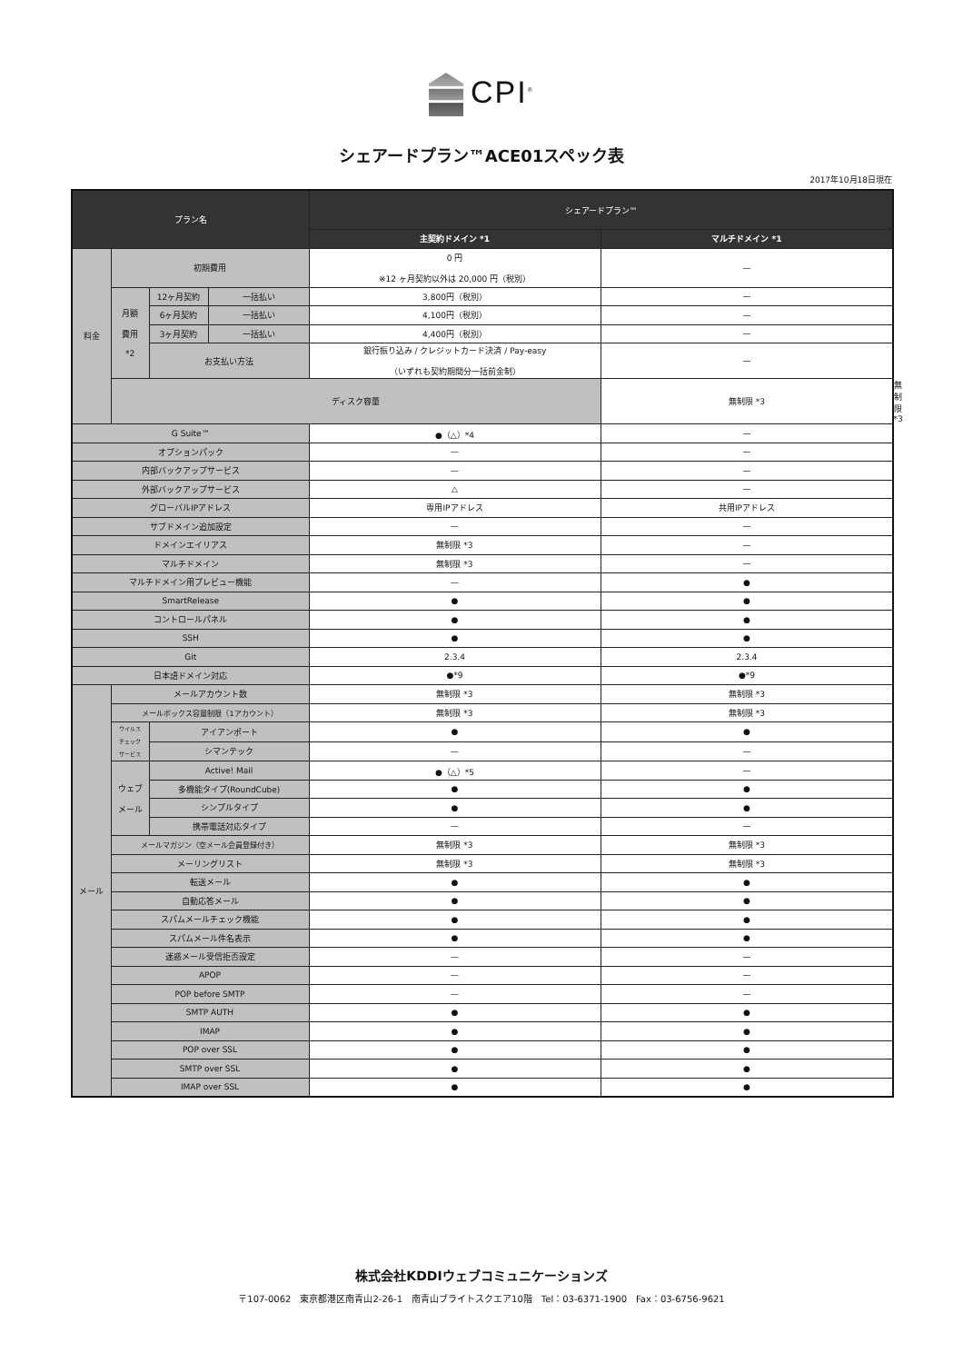CPI<sup>®</sup>
シェアードプラン™ACE01スペック表
2017年10月18日現在
| プラン名 | | | | シェアードプラン™ | | |
| --- | --- | --- | --- | --- | --- | --- |
| | | | | 主契約ドメイン *1 | マルチドメイン *1 | |
| 料金 | 初期費用 | | | 0 円 ※12 ヶ月契約以外は 20,000 円（税別） | — | |
| | 月額 費用 *2 | 12ヶ月契約 | 一括払い | 3,800円（税別） | — | |
| | | 6ヶ月契約 | 一括払い | 4,100円（税別） | — | |
| | | 3ヶ月契約 | 一括払い | 4,400円（税別） | — | |
| | | お支払い方法 | | 銀行振り込み / クレジットカード決済 / Pay-easy （いずれも契約期間分一括前金制） | — | |
| | ディスク容量 | | | | 無制限 *3 | 無制限 *3 |
| G Suite™ | | | | ●（△）*4 | — | |
| オプションパック | | | | — | — | |
| 内部バックアップサービス | | | | — | — | |
| 外部バックアップサービス | | | | △ | — | |
| グローバルIPアドレス | | | | 専用IPアドレス | 共用IPアドレス | |
| サブドメイン追加設定 | | | | — | — | |
| ドメインエイリアス | | | | 無制限 *3 | — | |
| マルチドメイン | | | | 無制限 *3 | — | |
| マルチドメイン用プレビュー機能 | | | | — | ● | |
| SmartRelease | | | | ● | ● | |
| コントロールパネル | | | | ● | ● | |
| SSH | | | | ● | ● | |
| Git | | | | 2.3.4 | 2.3.4 | |
| 日本語ドメイン対応 | | | | ●*9 | ●*9 | |
| メール | メールアカウント数 | | | 無制限 *3 | 無制限 *3 | |
| | メールボックス容量制限（1アカウント） | | | 無制限 *3 | 無制限 *3 | |
| | ウイルス チェック サービス | アイアンポート | | ● | ● | |
| | | シマンテック | | — | — | |
| | ウェブ メール | Active! Mail | | ●（△）*5 | — | |
| | | 多機能タイプ(RoundCube) | | ● | ● | |
| | | シンプルタイプ | | ● | ● | |
| | | 携帯電話対応タイプ | | — | — | |
| | メールマガジン（空メール会員登録付き） | | | 無制限 *3 | 無制限 *3 | |
| | メーリングリスト | | | 無制限 *3 | 無制限 *3 | |
| | 転送メール | | | ● | ● | |
| | 自動応答メール | | | ● | ● | |
| | スパムメールチェック機能 | | | ● | ● | |
| | スパムメール件名表示 | | | ● | ● | |
| | 迷惑メール受信拒否設定 | | | — | — | |
| | APOP | | | — | — | |
| | POP before SMTP | | | — | — | |
| | SMTP AUTH | | | ● | ● | |
| | IMAP | | | ● | ● | |
| | POP over SSL | | | ● | ● | |
| | SMTP over SSL | | | ● | ● | |
| | IMAP over SSL | | | ● | ● | |
株式会社KDDIウェブコミュニケーションズ
〒107-0062　東京都港区南青山2-26-1　南青山ブライトスクエア10階　Tel：03-6371-1900　Fax：03-6756-9621